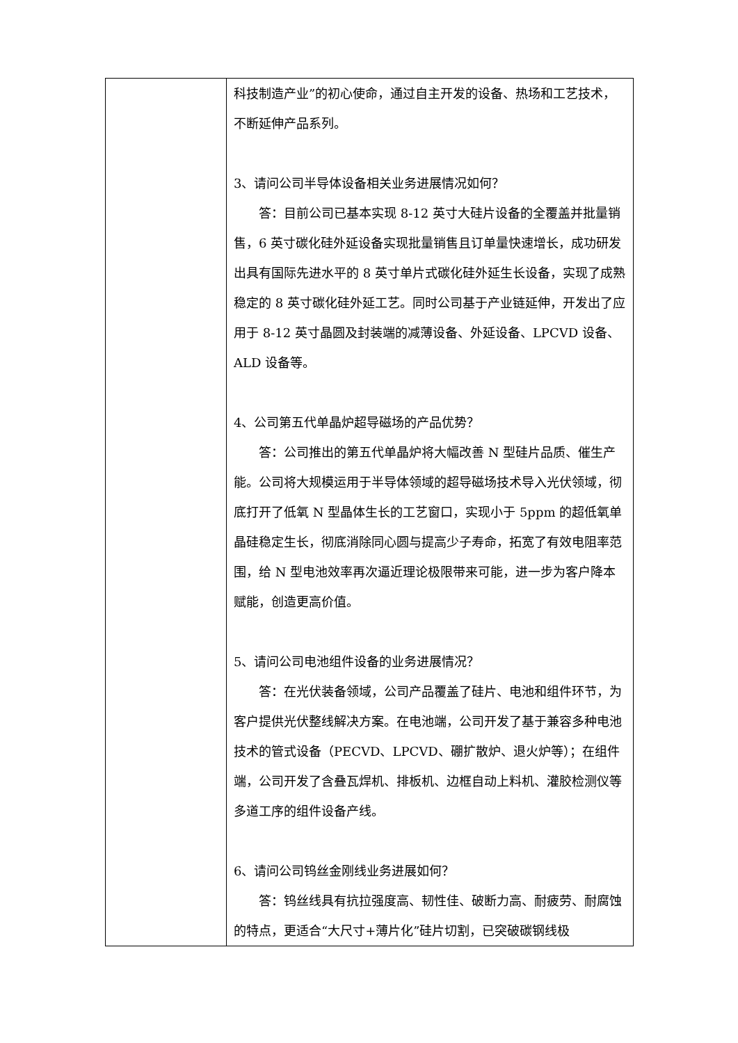| | 科技制造产业”的初心使命，通过自主开发的设备、热场和工艺技术，不断延伸产品系列。 3、请问公司半导体设备相关业务进展情况如何？ 答：目前公司已基本实现 8-12 英寸大硅片设备的全覆盖并批量销售，6 英寸碳化硅外延设备实现批量销售且订单量快速增长，成功研发出具有国际先进水平的 8 英寸单片式碳化硅外延生长设备，实现了成熟稳定的 8 英寸碳化硅外延工艺。同时公司基于产业链延伸，开发出了应用于 8-12 英寸晶圆及封装端的减薄设备、外延设备、LPCVD 设备、ALD 设备等。 4、公司第五代单晶炉超导磁场的产品优势？ 答：公司推出的第五代单晶炉将大幅改善 N 型硅片品质、催生产能。公司将大规模运用于半导体领域的超导磁场技术导入光伏领域，彻底打开了低氧 N 型晶体生长的工艺窗口，实现小于 5ppm 的超低氧单晶硅稳定生长，彻底消除同心圆与提高少子寿命，拓宽了有效电阻率范围，给 N 型电池效率再次逼近理论极限带来可能，进一步为客户降本赋能，创造更高价值。 5、请问公司电池组件设备的业务进展情况？ 答：在光伏装备领域，公司产品覆盖了硅片、电池和组件环节，为客户提供光伏整线解决方案。在电池端，公司开发了基于兼容多种电池技术的管式设备（PECVD、LPCVD、硼扩散炉、退火炉等）；在组件端，公司开发了含叠瓦焊机、排板机、边框自动上料机、灌胶检测仪等多道工序的组件设备产线。 6、请问公司钨丝金刚线业务进展如何？ 答：钨丝线具有抗拉强度高、韧性佳、破断力高、耐疲劳、耐腐蚀的特点，更适合“大尺寸+薄片化”硅片切割，已突破碳钢线极 |